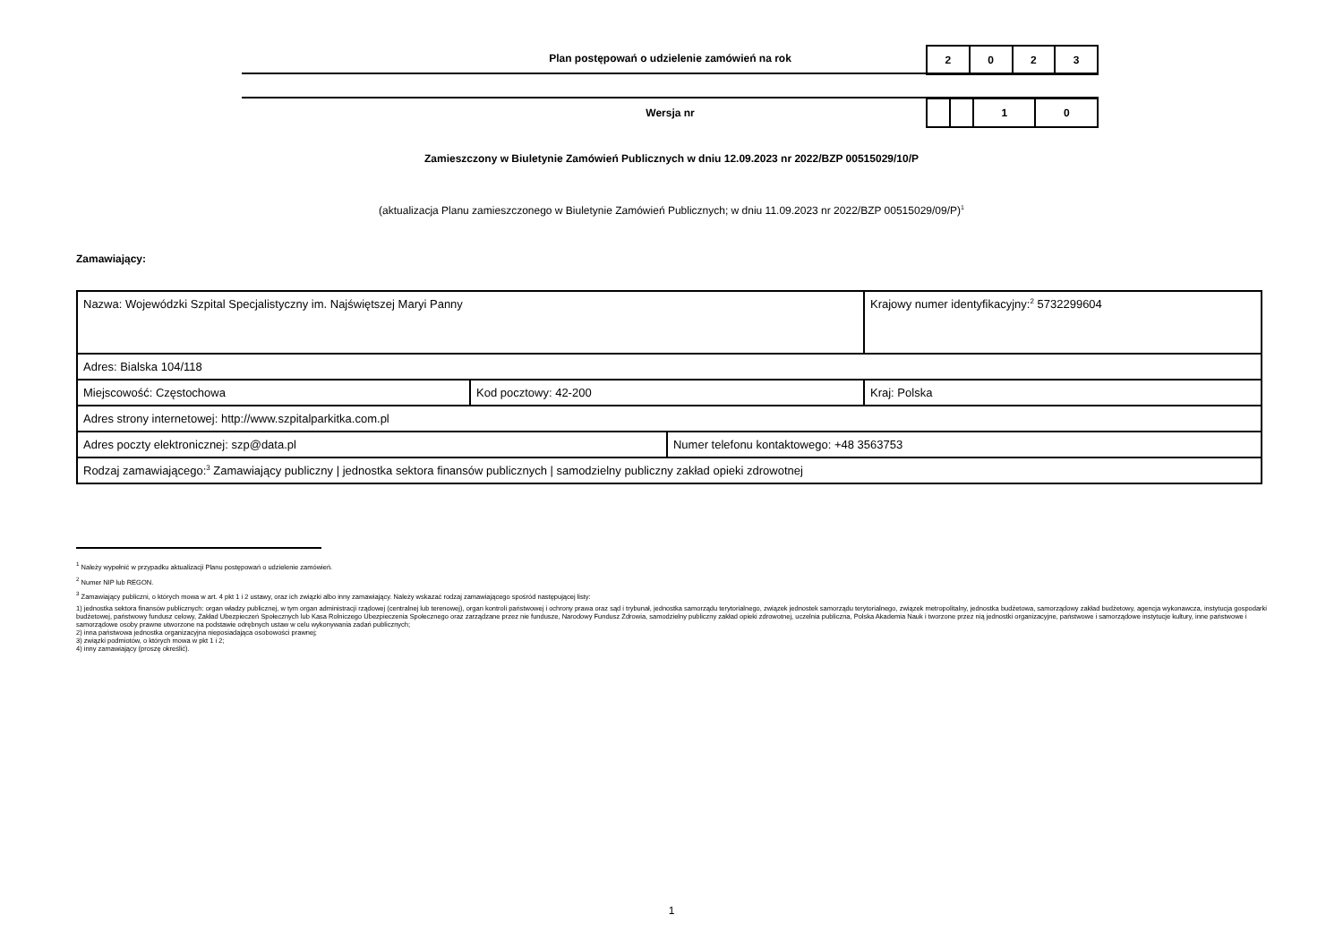Plan postępowań o udzielenie zamówień na rok
| 2 | 0 | 2 | 3 |
Wersja nr
| | | 1 | 0 |
Zamieszczony w Biuletynie Zamówień Publicznych w dniu 12.09.2023 nr 2022/BZP 00515029/10/P
(aktualizacja Planu zamieszczonego w Biuletynie Zamówień Publicznych; w dniu 11.09.2023 nr 2022/BZP 00515029/09/P)<sup>1</sup>
Zamawiający:
| Nazwa: Wojewódzki Szpital Specjalistyczny im. Najświętszej Maryi Panny | | | Krajowy numer identyfikacyjny:<sup>2</sup> 5732299604 |
| Adres: Bialska 104/118 | | | |
| Miejscowość: Częstochowa | Kod pocztowy: 42-200 | | Kraj: Polska |
| Adres strony internetowej: http://www.szpitalparkitka.com.pl | | | |
| Adres poczty elektronicznej: szp@data.pl | | Numer telefonu kontaktowego: +48 3563753 | |
| Rodzaj zamawiającego:<sup>3</sup> Zamawiający publiczny / jednostka sektora finansów publicznych / samodzielny publiczny zakład opieki zdrowotnej | | | |
<sup>1</sup> Należy wypełnić w przypadku aktualizacji Planu postępowań o udzielenie zamówień.
<sup>2</sup> Numer NIP lub REGON.
<sup>3</sup> Zamawiający publiczni, o których mowa w art. 4 pkt 1 i 2 ustawy, oraz ich związki albo inny zamawiający. Należy wskazać rodzaj zamawiającego spośród następującej listy:
1) jednostka sektora finansów publicznych: organ władzy publicznej, w tym organ administracji rządowej (centralnej lub terenowej), organ kontroli państwowej i ochrony prawa oraz sąd i trybunał, jednostka samorządu terytorialnego, związek jednostek samorządu terytorialnego, związek metropolitalny, jednostka budżetowa, samorządowy zakład budżetowy, agencja wykonawcza, instytucja gospodarki budżetowej, państwowy fundusz celowy, Zakład Ubezpieczeń Społecznych lub Kasa Rolniczego Ubezpieczenia Społecznego oraz zarządzane przez nie fundusze, Narodowy Fundusz Zdrowia, samodzielny publiczny zakład opieki zdrowotnej, uczelnia publiczna, Polska Akademia Nauk i tworzone przez nią jednostki organizacyjne, państwowe i samorządowe instytucje kultury, inne państwowe i samorządowe osoby prawne utworzone na podstawie odrębnych ustaw w celu wykonywania zadań publicznych;
2) inna państwowa jednostka organizacyjna nieposiadająca osobowości prawnej;
3) związki podmiotów, o których mowa w pkt 1 i 2;
4) inny zamawiający (proszę określić).
1